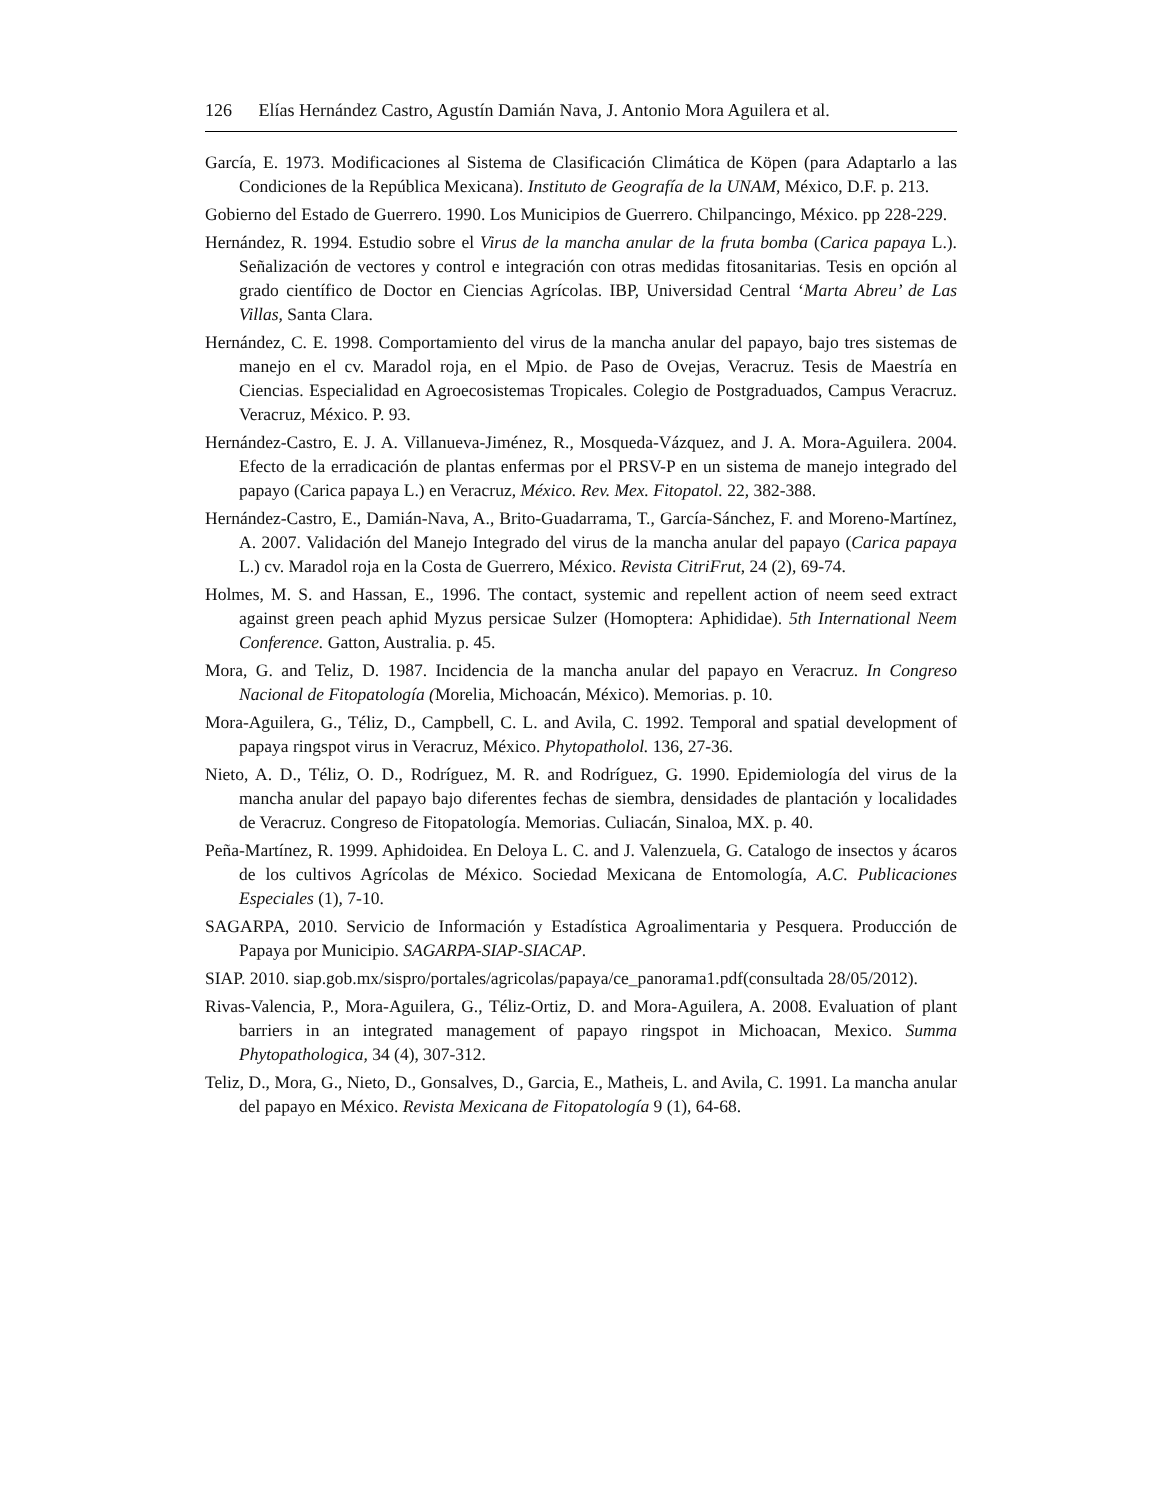126 Elías Hernández Castro, Agustín Damián Nava, J. Antonio Mora Aguilera et al.
García, E. 1973. Modificaciones al Sistema de Clasificación Climática de Köpen (para Adaptarlo a las Condiciones de la República Mexicana). Instituto de Geografía de la UNAM, México, D.F. p. 213.
Gobierno del Estado de Guerrero. 1990. Los Municipios de Guerrero. Chilpancingo, México. pp 228-229.
Hernández, R. 1994. Estudio sobre el Virus de la mancha anular de la fruta bomba (Carica papaya L.). Señalización de vectores y control e integración con otras medidas fitosanitarias. Tesis en opción al grado científico de Doctor en Ciencias Agrícolas. IBP, Universidad Central ‘Marta Abreu’ de Las Villas, Santa Clara.
Hernández, C. E. 1998. Comportamiento del virus de la mancha anular del papayo, bajo tres sistemas de manejo en el cv. Maradol roja, en el Mpio. de Paso de Ovejas, Veracruz. Tesis de Maestría en Ciencias. Especialidad en Agroecosistemas Tropicales. Colegio de Postgraduados, Campus Veracruz. Veracruz, México. P. 93.
Hernández-Castro, E. J. A. Villanueva-Jiménez, R., Mosqueda-Vázquez, and J. A. Mora-Aguilera. 2004. Efecto de la erradicación de plantas enfermas por el PRSV-P en un sistema de manejo integrado del papayo (Carica papaya L.) en Veracruz, México. Rev. Mex. Fitopatol. 22, 382-388.
Hernández-Castro, E., Damián-Nava, A., Brito-Guadarrama, T., García-Sánchez, F. and Moreno-Martínez, A. 2007. Validación del Manejo Integrado del virus de la mancha anular del papayo (Carica papaya L.) cv. Maradol roja en la Costa de Guerrero, México. Revista CitriFrut, 24 (2), 69-74.
Holmes, M. S. and Hassan, E., 1996. The contact, systemic and repellent action of neem seed extract against green peach aphid Myzus persicae Sulzer (Homoptera: Aphididae). 5th International Neem Conference. Gatton, Australia. p. 45.
Mora, G. and Teliz, D. 1987. Incidencia de la mancha anular del papayo en Veracruz. In Congreso Nacional de Fitopatología (Morelia, Michoacán, México). Memorias. p. 10.
Mora-Aguilera, G., Téliz, D., Campbell, C. L. and Avila, C. 1992. Temporal and spatial development of papaya ringspot virus in Veracruz, México. Phytopatholol. 136, 27-36.
Nieto, A. D., Téliz, O. D., Rodríguez, M. R. and Rodríguez, G. 1990. Epidemiología del virus de la mancha anular del papayo bajo diferentes fechas de siembra, densidades de plantación y localidades de Veracruz. Congreso de Fitopatología. Memorias. Culiacán, Sinaloa, MX. p. 40.
Peña-Martínez, R. 1999. Aphidoidea. En Deloya L. C. and J. Valenzuela, G. Catalogo de insectos y ácaros de los cultivos Agrícolas de México. Sociedad Mexicana de Entomología, A.C. Publicaciones Especiales (1), 7-10.
SAGARPA, 2010. Servicio de Información y Estadística Agroalimentaria y Pesquera. Producción de Papaya por Municipio. SAGARPA-SIAP-SIACAP.
SIAP. 2010. siap.gob.mx/sispro/portales/agricolas/papaya/ce_panorama1.pdf(consultada 28/05/2012).
Rivas-Valencia, P., Mora-Aguilera, G., Téliz-Ortiz, D. and Mora-Aguilera, A. 2008. Evaluation of plant barriers in an integrated management of papayo ringspot in Michoacan, Mexico. Summa Phytopathologica, 34 (4), 307-312.
Teliz, D., Mora, G., Nieto, D., Gonsalves, D., Garcia, E., Matheis, L. and Avila, C. 1991. La mancha anular del papayo en México. Revista Mexicana de Fitopatología 9 (1), 64-68.